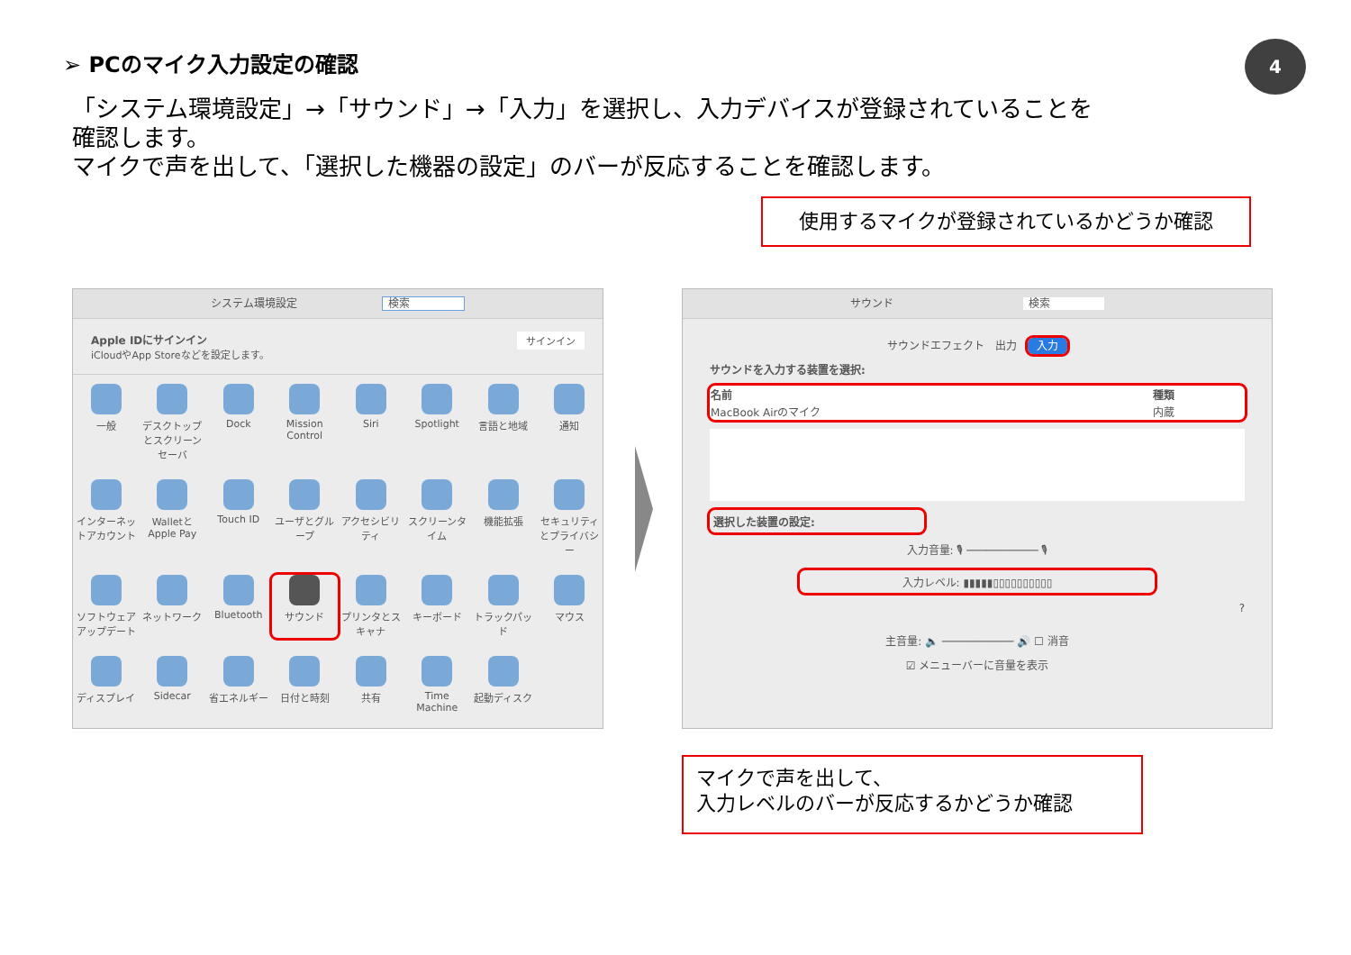➢ PCのマイク入力設定の確認 4
「システム環境設定」→「サウンド」→「入力」を選択し、入力デバイスが登録されていることを
確認します。
マイクで声を出して、「選択した機器の設定」のバーが反応することを確認します。
使用するマイクが登録されているかどうか確認
システム環境設定 検索
Apple IDにサインイン サインイン
iCloudやApp Storeなどを設定します。
一般
デスクトップとスクリーンセーバ
Dock
Mission Control
Siri
Spotlight
言語と地域
通知
インターネットアカウント
WalletとApple Pay
Touch ID
ユーザとグループ
アクセシビリティ
スクリーンタイム
機能拡張
セキュリティとプライバシー
ソフトウェアアップデート
ネットワーク
Bluetooth
サウンド
プリンタとスキャナ
キーボード
トラックパッド
マウス
ディスプレイ
Sidecar
省エネルギー
日付と時刻
共有
Time Machine
起動ディスク
サウンド 検索
サウンドエフェクト　出力　入力
サウンドを入力する装置を選択:
| 名前 | 種類 |
| --- | --- |
| MacBook Airのマイク | 内蔵 |
選択した装置の設定:
入力音量: 🎙 ─────────── 🎙
入力レベル: ▮▮▮▮▮▯▯▯▯▯▯▯▯▯▯
?
主音量: 🔈 ─────────── 🔊 ☐ 消音
☑ メニューバーに音量を表示
マイクで声を出して、
入力レベルのバーが反応するかどうか確認